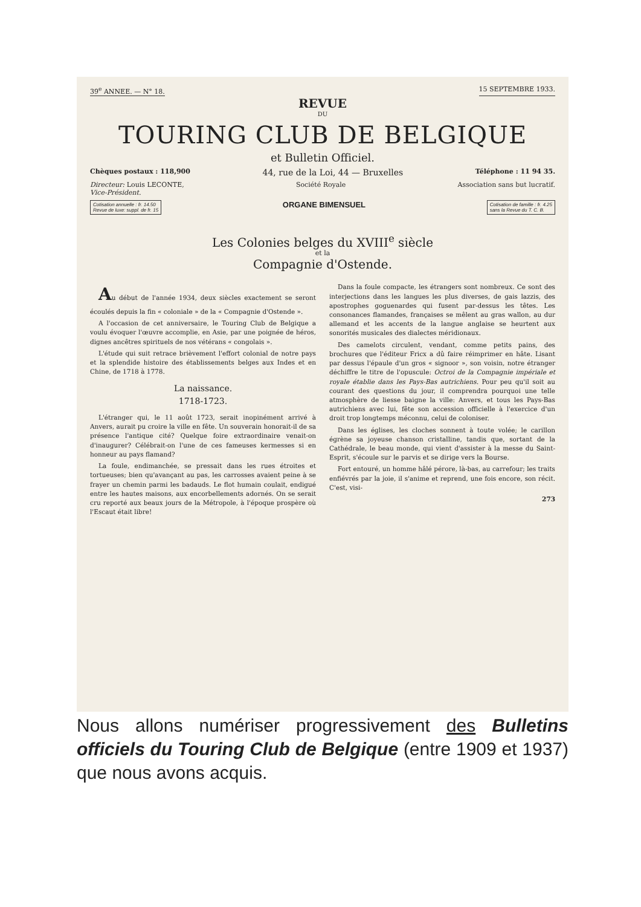39<sup>e</sup> ANNEE. — N° 18. 15 SEPTEMBRE 1933.
REVUE
DU
TOURING CLUB DE BELGIQUE
et Bulletin Officiel.
Chèques postaux : 118,900 44, rue de la Loi, 44 — Bruxelles Téléphone : 11 94 35.
Directeur: Louis LECONTE,
Vice-Président. Société Royale Association sans but lucratif.
Cotisation annuelle : fr. 14.50
Revue de luxe: suppl. de fr. 15 ORGANE BIMENSUEL Cotisation de famille : fr. 4.25
sans la Revue du T. C. B.
Les Colonies belges du XVIII<sup>e</sup> siècle
et la
Compagnie d'Ostende.
Au début de l'année 1934, deux siècles exactement se seront écoulés depuis la fin « coloniale » de la « Compagnie d'Ostende ».
A l'occasion de cet anniversaire, le Touring Club de Belgique a voulu évoquer l'œuvre accomplie, en Asie, par une poignée de héros, dignes ancêtres spirituels de nos vétérans « congolais ».
L'étude qui suit retrace brièvement l'effort colonial de notre pays et la splendide histoire des établissements belges aux Indes et en Chine, de 1718 à 1778.
La naissance.
1718-1723.
L'étranger qui, le 11 août 1723, serait inopinément arrivé à Anvers, aurait pu croire la ville en fête. Un souverain honorait-il de sa présence l'antique cité? Quelque foire extraordinaire venait-on d'inaugurer? Célébrait-on l'une de ces fameuses kermesses si en honneur au pays flamand?
La foule, endimanchée, se pressait dans les rues étroites et tortueuses; bien qu'avançant au pas, les carrosses avaient peine à se frayer un chemin parmi les badauds. Le flot humain coulait, endigué entre les hautes maisons, aux encorbellements adornés. On se serait cru reporté aux beaux jours de la Métropole, à l'époque prospère où l'Escaut était libre!
Dans la foule compacte, les étrangers sont nombreux. Ce sont des interjections dans les langues les plus diverses, de gais lazzis, des apostrophes goguenardes qui fusent par-dessus les têtes. Les consonances flamandes, françaises se mêlent au gras wallon, au dur allemand et les accents de la langue anglaise se heurtent aux sonorités musicales des dialectes méridionaux.
Des camelots circulent, vendant, comme petits pains, des brochures que l'éditeur Fricx a dû faire réimprimer en hâte. Lisant par dessus l'épaule d'un gros « signoor », son voisin, notre étranger déchiffre le titre de l'opuscule: Octroi de la Compagnie impériale et royale établie dans les Pays-Bas autrichiens. Pour peu qu'il soit au courant des questions du jour, il comprendra pourquoi une telle atmosphère de liesse baigne la ville: Anvers, et tous les Pays-Bas autrichiens avec lui, fête son accession officielle à l'exercice d'un droit trop longtemps méconnu, celui de coloniser.
Dans les églises, les cloches sonnent à toute volée; le carillon égrène sa joyeuse chanson cristalline, tandis que, sortant de la Cathédrale, le beau monde, qui vient d'assister à la messe du Saint-Esprit, s'écoule sur le parvis et se dirige vers la Bourse.
Fort entouré, un homme hâlé pérore, là-bas, au carrefour; les traits enfiévrés par la joie, il s'anime et reprend, une fois encore, son récit. C'est, visi-
273
Nous allons numériser progressivement des Bulletins officiels du Touring Club de Belgique (entre 1909 et 1937) que nous avons acquis.